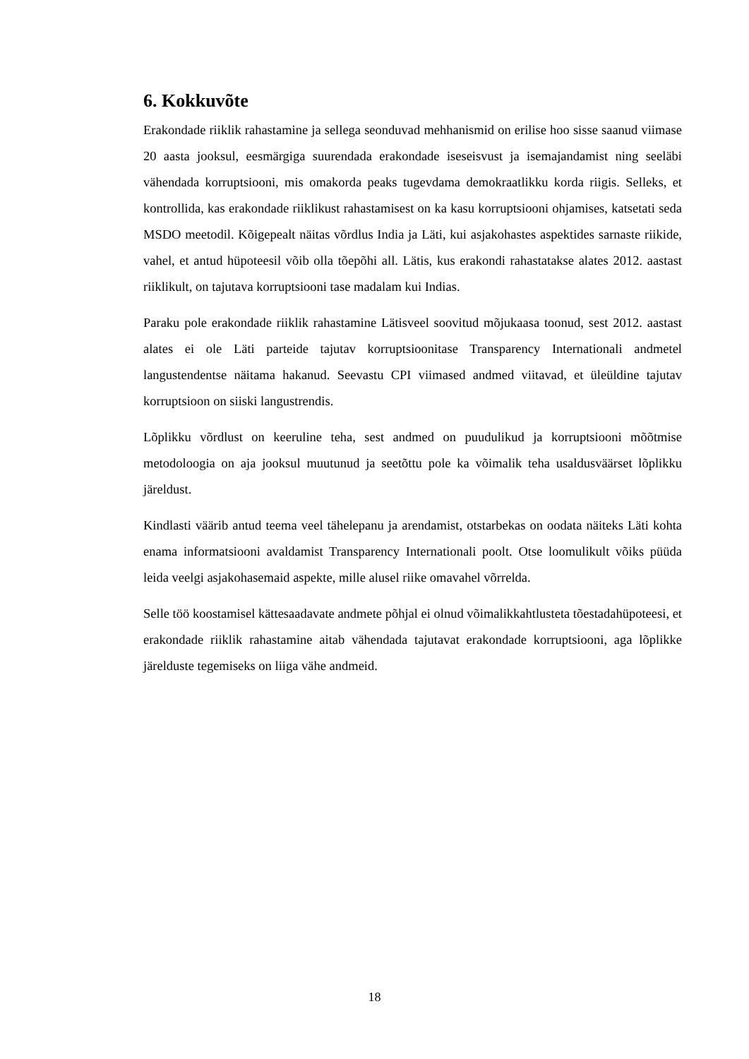6. Kokkuvõte
Erakondade riiklik rahastamine ja sellega seonduvad mehhanismid on erilise hoo sisse saanud viimase 20 aasta jooksul, eesmärgiga suurendada erakondade iseseisvust ja isemajandamist ning seeläbi vähendada korruptsiooni, mis omakorda peaks tugevdama demokraatlikku korda riigis. Selleks, et kontrollida, kas erakondade riiklikust rahastamisest on ka kasu korruptsiooni ohjamises, katsetati seda MSDO meetodil. Kõigepealt näitas võrdlus India ja Läti, kui asjakohastes aspektides sarnaste riikide, vahel, et antud hüpoteesil võib olla tõepõhi all. Lätis, kus erakondi rahastatakse alates 2012. aastast riiklikult, on tajutava korruptsiooni tase madalam kui Indias.
Paraku pole erakondade riiklik rahastamine Lätisveel soovitud mõjukaasa toonud, sest 2012. aastast alates ei ole Läti parteide tajutav korruptsioonitase Transparency Internationali andmetel langustendentse näitama hakanud. Seevastu CPI viimased andmed viitavad, et üleüldine tajutav korruptsioon on siiski langustrendis.
Lõplikku võrdlust on keeruline teha, sest andmed on puudulikud ja korruptsiooni mõõtmise metodoloogia on aja jooksul muutunud ja seetõttu pole ka võimalik teha usaldusväärset lõplikku järeldust.
Kindlasti väärib antud teema veel tähelepanu ja arendamist, otstarbekas on oodata näiteks Läti kohta enama informatsiooni avaldamist Transparency Internationali poolt. Otse loomulikult võiks püüda leida veelgi asjakohasemaid aspekte, mille alusel riike omavahel võrrelda.
Selle töö koostamisel kättesaadavate andmete põhjal ei olnud võimalikkahtlusteta tõestadahüpoteesi, et erakondade riiklik rahastamine aitab vähendada tajutavat erakondade korruptsiooni, aga lõplikke järelduste tegemiseks on liiga vähe andmeid.
18